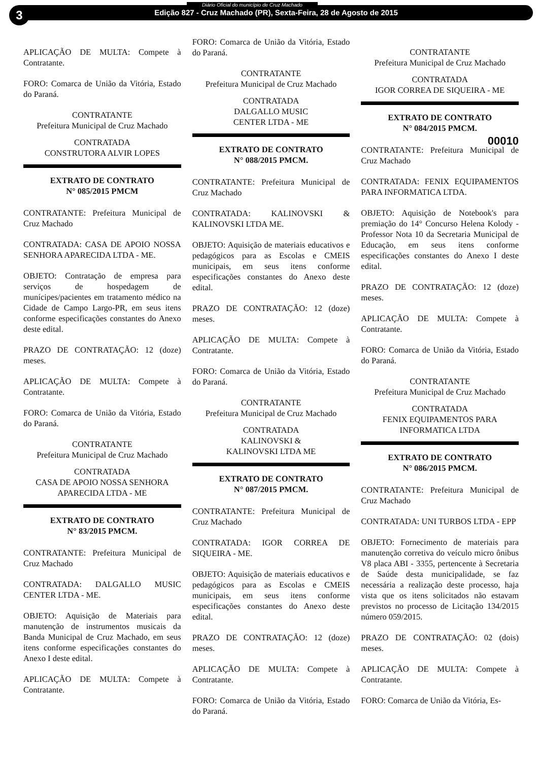3
Diário Oficial do município de Cruz Machado
Edição 827 - Cruz Machado (PR), Sexta-Feira, 28 de Agosto de 2015
APLICAÇÃO DE MULTA: Compete à Contratante.
FORO: Comarca de União da Vitória, Estado do Paraná.
CONTRATANTE
Prefeitura Municipal de Cruz Machado
CONTRATADA
CONSTRUTORA ALVIR LOPES
EXTRATO DE CONTRATO
N° 085/2015 PMCM
CONTRATANTE: Prefeitura Municipal de Cruz Machado
CONTRATADA: CASA DE APOIO NOSSA SENHORA APARECIDA LTDA - ME.
OBJETO: Contratação de empresa para serviços de hospedagem de munícipes/pacientes em tratamento médico na Cidade de Campo Largo-PR, em seus itens conforme especificações constantes do Anexo deste edital.
PRAZO DE CONTRATAÇÃO: 12 (doze) meses.
APLICAÇÃO DE MULTA: Compete à Contratante.
FORO: Comarca de União da Vitória, Estado do Paraná.
CONTRATANTE
Prefeitura Municipal de Cruz Machado
CONTRATADA
CASA DE APOIO NOSSA SENHORA
APARECIDA LTDA - ME
EXTRATO DE CONTRATO
N° 83/2015 PMCM.
CONTRATANTE: Prefeitura Municipal de Cruz Machado
CONTRATADA: DALGALLO MUSIC CENTER LTDA - ME.
OBJETO: Aquisição de Materiais para manutenção de instrumentos musicais da Banda Municipal de Cruz Machado, em seus itens conforme especificações constantes do Anexo I deste edital.
APLICAÇÃO DE MULTA: Compete à Contratante.
FORO: Comarca de União da Vitória, Estado do Paraná.
CONTRATANTE
Prefeitura Municipal de Cruz Machado
CONTRATADA
DALGALLO MUSIC
CENTER LTDA - ME
EXTRATO DE CONTRATO
N° 088/2015 PMCM.
CONTRATANTE: Prefeitura Municipal de Cruz Machado
CONTRATADA: KALINOVSKI & KALINOVSKI LTDA ME.
OBJETO: Aquisição de materiais educativos e pedagógicos para as Escolas e CMEIS municipais, em seus itens conforme especificações constantes do Anexo deste edital.
PRAZO DE CONTRATAÇÃO: 12 (doze) meses.
APLICAÇÃO DE MULTA: Compete à Contratante.
FORO: Comarca de União da Vitória, Estado do Paraná.
CONTRATANTE
Prefeitura Municipal de Cruz Machado
CONTRATADA
KALINOVSKI &
KALINOVSKI LTDA ME
EXTRATO DE CONTRATO
N° 087/2015 PMCM.
CONTRATANTE: Prefeitura Municipal de Cruz Machado
CONTRATADA: IGOR CORREA DE SIQUEIRA - ME.
OBJETO: Aquisição de materiais educativos e pedagógicos para as Escolas e CMEIS municipais, em seus itens conforme especificações constantes do Anexo deste edital.
PRAZO DE CONTRATAÇÃO: 12 (doze) meses.
APLICAÇÃO DE MULTA: Compete à Contratante.
FORO: Comarca de União da Vitória, Estado do Paraná.
CONTRATANTE
Prefeitura Municipal de Cruz Machado
CONTRATADA
IGOR CORREA DE SIQUEIRA - ME
EXTRATO DE CONTRATO
N° 084/2015 PMCM.
00010
CONTRATANTE: Prefeitura Municipal de Cruz Machado
CONTRATADA: FENIX EQUIPAMENTOS PARA INFORMATICA LTDA.
OBJETO: Aquisição de Notebook's para premiação do 14° Concurso Helena Kolody - Professor Nota 10 da Secretaria Municipal de Educação, em seus itens conforme especificações constantes do Anexo I deste edital.
PRAZO DE CONTRATAÇÃO: 12 (doze) meses.
APLICAÇÃO DE MULTA: Compete à Contratante.
FORO: Comarca de União da Vitória, Estado do Paraná.
CONTRATANTE
Prefeitura Municipal de Cruz Machado
CONTRATADA
FENIX EQUIPAMENTOS PARA
INFORMATICA LTDA
EXTRATO DE CONTRATO
N° 086/2015 PMCM.
CONTRATANTE: Prefeitura Municipal de Cruz Machado
CONTRATADA: UNI TURBOS LTDA - EPP
OBJETO: Fornecimento de materiais para manutenção corretiva do veículo micro ônibus V8 placa ABI - 3355, pertencente à Secretaria de Saúde desta municipalidade, se faz necessária a realização deste processo, haja vista que os itens solicitados não estavam previstos no processo de Licitação 134/2015 número 059/2015.
PRAZO DE CONTRATAÇÃO: 02 (dois) meses.
APLICAÇÃO DE MULTA: Compete à Contratante.
FORO: Comarca de União da Vitória, Es-